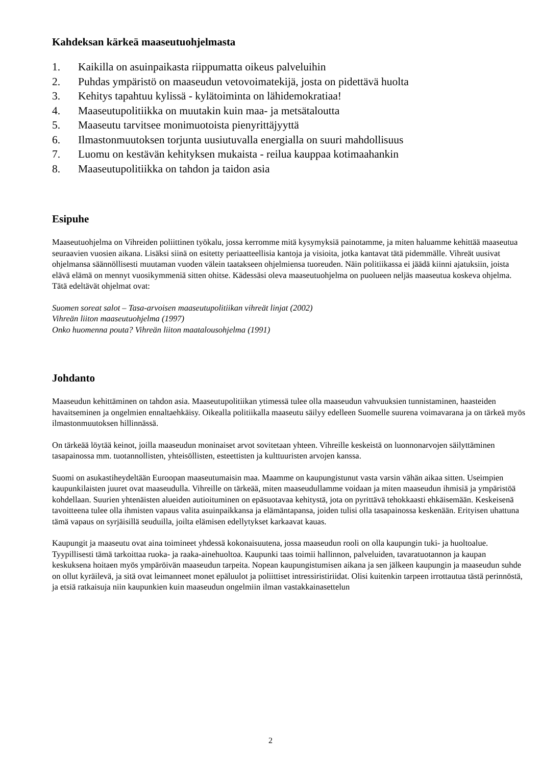Kahdeksan kärkeä maaseutuohjelmasta
1. Kaikilla on asuinpaikasta riippumatta oikeus palveluihin
2. Puhdas ympäristö on maaseudun vetovoimatekijä, josta on pidettävä huolta
3. Kehitys tapahtuu kylissä - kylätoiminta on lähidemokratiaa!
4. Maaseutupolitiikka on muutakin kuin maa- ja metsätaloutta
5. Maaseutu tarvitsee monimuotoista pienyrittäjyyttä
6. Ilmastonmuutoksen torjunta uusiutuvalla energialla on suuri mahdollisuus
7. Luomu on kestävän kehityksen mukaista - reilua kauppaa kotimaahankin
8. Maaseutupolitiikka on tahdon ja taidon asia
Esipuhe
Maaseutuohjelma on Vihreiden poliittinen työkalu, jossa kerromme mitä kysymyksiä painotamme, ja miten haluamme kehittää maaseutua seuraavien vuosien aikana. Lisäksi siinä on esitetty periaatteellisia kantoja ja visioita, jotka kantavat tätä pidemmälle. Vihreät uusivat ohjelmansa säännöllisesti muutaman vuoden välein taatakseen ohjelmiensa tuoreuden. Näin politiikassa ei jäädä kiinni ajatuksiin, joista elävä elämä on mennyt vuosikymmeniä sitten ohitse. Kädessäsi oleva maaseutuohjelma on puolueen neljäs maaseutua koskeva ohjelma. Tätä edeltävät ohjelmat ovat:
Suomen soreat salot – Tasa-arvoisen maaseutupolitiikan vihreät linjat (2002)
Vihreän liiton maaseutuohjelma (1997)
Onko huomenna pouta? Vihreän liiton maatalousohjelma (1991)
Johdanto
Maaseudun kehittäminen on tahdon asia. Maaseutupolitiikan ytimessä tulee olla maaseudun vahvuuksien tunnistaminen, haasteiden havaitseminen ja ongelmien ennaltaehkäisy. Oikealla politiikalla maaseutu säilyy edelleen Suomelle suurena voimavarana ja on tärkeä myös ilmastonmuutoksen hillinnässä.
On tärkeää löytää keinot, joilla maaseudun moninaiset arvot sovitetaan yhteen. Vihreille keskeistä on luonnonarvojen säilyttäminen tasapainossa mm. tuotannollisten, yhteisöllisten, esteettisten ja kulttuuristen arvojen kanssa.
Suomi on asukastiheydeltään Euroopan maaseutumaisin maa. Maamme on kaupungistunut vasta varsin vähän aikaa sitten. Useimpien kaupunkilaisten juuret ovat maaseudulla. Vihreille on tärkeää, miten maaseudullamme voidaan ja miten maaseudun ihmisiä ja ympäristöä kohdellaan. Suurien yhtenäisten alueiden autioituminen on epäsuotavaa kehitystä, jota on pyrittävä tehokkaasti ehkäisemään. Keskeisenä tavoitteena tulee olla ihmisten vapaus valita asuinpaikkansa ja elämäntapansa, joiden tulisi olla tasapainossa keskenään. Erityisen uhattuna tämä vapaus on syrjäisillä seuduilla, joilta elämisen edellytykset karkaavat kauas.
Kaupungit ja maaseutu ovat aina toimineet yhdessä kokonaisuutena, jossa maaseudun rooli on olla kaupungin tuki- ja huoltoalue. Tyypillisesti tämä tarkoittaa ruoka- ja raaka-ainehuoltoa. Kaupunki taas toimii hallinnon, palveluiden, tavaratuotannon ja kaupan keskuksena hoitaen myös ympäröivän maaseudun tarpeita. Nopean kaupungistumisen aikana ja sen jälkeen kaupungin ja maaseudun suhde on ollut kyräilevä, ja sitä ovat leimanneet monet epäluulot ja poliittiset intressiristiriidat. Olisi kuitenkin tarpeen irrottautua tästä perinnöstä, ja etsiä ratkaisuja niin kaupunkien kuin maaseudun ongelmiin ilman vastakkainasettelun
2